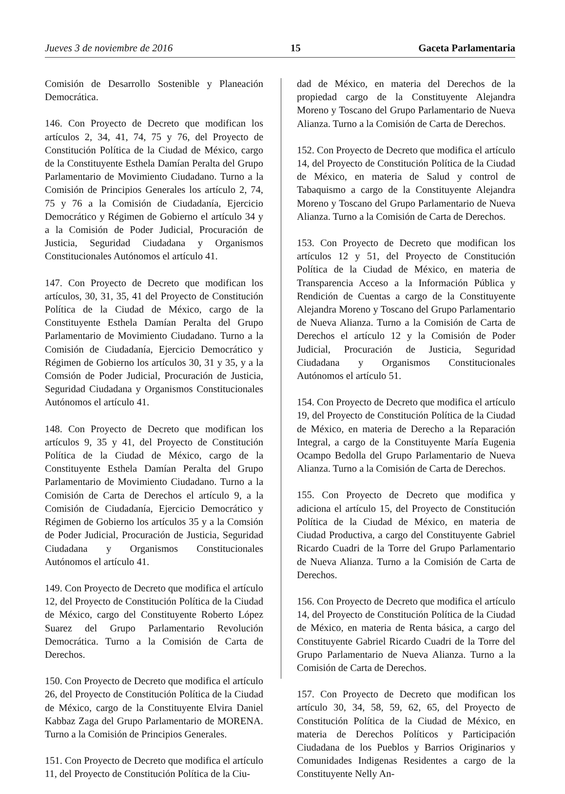Jueves 3 de noviembre de 2016 15 Gaceta Parlamentaria
Comisión de Desarrollo Sostenible y Planeación Democrática.
146. Con Proyecto de Decreto que modifican los artículos 2, 34, 41, 74, 75 y 76, del Proyecto de Constitución Política de la Ciudad de México, cargo de la Constituyente Esthela Damían Peralta del Grupo Parlamentario de Movimiento Ciudadano. Turno a la Comisión de Principios Generales los artículo 2, 74, 75 y 76 a la Comisión de Ciudadanía, Ejercicio Democrático y Régimen de Gobierno el artículo 34 y a la Comisión de Poder Judicial, Procuración de Justicia, Seguridad Ciudadana y Organismos Constitucionales Autónomos el artículo 41.
147. Con Proyecto de Decreto que modifican los artículos, 30, 31, 35, 41 del Proyecto de Constitución Política de la Ciudad de México, cargo de la Constituyente Esthela Damían Peralta del Grupo Parlamentario de Movimiento Ciudadano. Turno a la Comisión de Ciudadanía, Ejercicio Democrático y Régimen de Gobierno los artículos 30, 31 y 35, y a la Comsión de Poder Judicial, Procuración de Justicia, Seguridad Ciudadana y Organismos Constitucionales Autónomos el artículo 41.
148. Con Proyecto de Decreto que modifican los artículos 9, 35 y 41, del Proyecto de Constitución Política de la Ciudad de México, cargo de la Constituyente Esthela Damían Peralta del Grupo Parlamentario de Movimiento Ciudadano. Turno a la Comisión de Carta de Derechos el artículo 9, a la Comisión de Ciudadanía, Ejercicio Democrático y Régimen de Gobierno los artículos 35 y a la Comsión de Poder Judicial, Procuración de Justicia, Seguridad Ciudadana y Organismos Constitucionales Autónomos el artículo 41.
149. Con Proyecto de Decreto que modifica el artículo 12, del Proyecto de Constitución Política de la Ciudad de México, cargo del Constituyente Roberto López Suarez del Grupo Parlamentario Revolución Democrática. Turno a la Comisión de Carta de Derechos.
150. Con Proyecto de Decreto que modifica el artículo 26, del Proyecto de Constitución Política de la Ciudad de México, cargo de la Constituyente Elvira Daniel Kabbaz Zaga del Grupo Parlamentario de MORENA. Turno a la Comisión de Principios Generales.
151. Con Proyecto de Decreto que modifica el artículo 11, del Proyecto de Constitución Política de la Ciu-
dad de México, en materia del Derechos de la propiedad cargo de la Constituyente Alejandra Moreno y Toscano del Grupo Parlamentario de Nueva Alianza. Turno a la Comisión de Carta de Derechos.
152. Con Proyecto de Decreto que modifica el artículo 14, del Proyecto de Constitución Política de la Ciudad de México, en materia de Salud y control de Tabaquismo a cargo de la Constituyente Alejandra Moreno y Toscano del Grupo Parlamentario de Nueva Alianza. Turno a la Comisión de Carta de Derechos.
153. Con Proyecto de Decreto que modifican los artículos 12 y 51, del Proyecto de Constitución Política de la Ciudad de México, en materia de Transparencia Acceso a la Información Pública y Rendición de Cuentas a cargo de la Constituyente Alejandra Moreno y Toscano del Grupo Parlamentario de Nueva Alianza. Turno a la Comisión de Carta de Derechos el artículo 12 y la Comisión de Poder Judicial, Procuración de Justicia, Seguridad Ciudadana y Organismos Constitucionales Autónomos el artículo 51.
154. Con Proyecto de Decreto que modifica el artículo 19, del Proyecto de Constitución Política de la Ciudad de México, en materia de Derecho a la Reparación Integral, a cargo de la Constituyente María Eugenia Ocampo Bedolla del Grupo Parlamentario de Nueva Alianza. Turno a la Comisión de Carta de Derechos.
155. Con Proyecto de Decreto que modifica y adiciona el artículo 15, del Proyecto de Constitución Política de la Ciudad de México, en materia de Ciudad Productiva, a cargo del Constituyente Gabriel Ricardo Cuadri de la Torre del Grupo Parlamentario de Nueva Alianza. Turno a la Comisión de Carta de Derechos.
156. Con Proyecto de Decreto que modifica el artículo 14, del Proyecto de Constitución Política de la Ciudad de México, en materia de Renta básica, a cargo del Constituyente Gabriel Ricardo Cuadri de la Torre del Grupo Parlamentario de Nueva Alianza. Turno a la Comisión de Carta de Derechos.
157. Con Proyecto de Decreto que modifican los artículo 30, 34, 58, 59, 62, 65, del Proyecto de Constitución Política de la Ciudad de México, en materia de Derechos Políticos y Participación Ciudadana de los Pueblos y Barrios Originarios y Comunidades Indigenas Residentes a cargo de la Constituyente Nelly An-